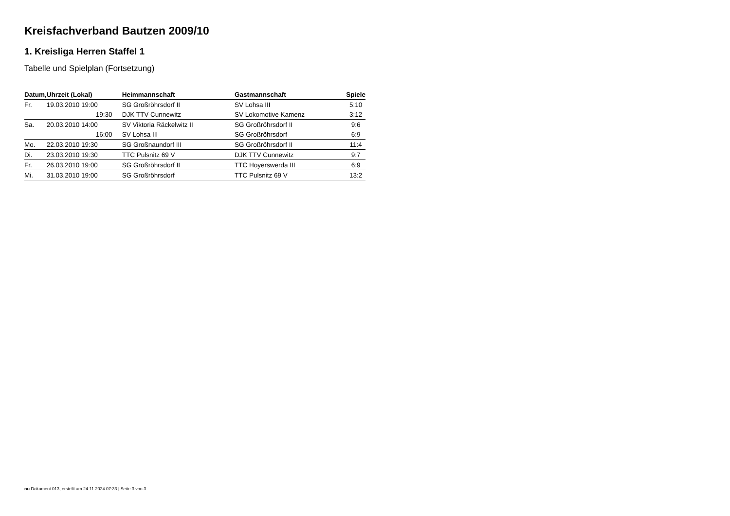Kreisfachverband Bautzen 2009/10
1. Kreisliga Herren Staffel 1
Tabelle und Spielplan (Fortsetzung)
| Datum, | Uhrzeit (Lokal) | Heimmannschaft | Gastmannschaft | Spiele |
| --- | --- | --- | --- | --- |
| Fr. | 19.03.2010 19:00 | SG Großröhrsdorf II | SV Lohsa III | 5:10 |
| | 19:30 | DJK TTV Cunnewitz | SV Lokomotive Kamenz | 3:12 |
| Sa. | 20.03.2010 14:00 | SV Viktoria Räckelwitz II | SG Großröhrsdorf II | 9:6 |
| | 16:00 | SV Lohsa III | SG Großröhrsdorf | 6:9 |
| Mo. | 22.03.2010 19:30 | SG Großnaundorf III | SG Großröhrsdorf II | 11:4 |
| Di. | 23.03.2010 19:30 | TTC Pulsnitz 69 V | DJK TTV Cunnewitz | 9:7 |
| Fr. | 26.03.2010 19:00 | SG Großröhrsdorf II | TTC Hoyerswerda III | 6:9 |
| Mi. | 31.03.2010 19:00 | SG Großröhrsdorf | TTC Pulsnitz 69 V | 13:2 |
nu.Dokument 013, erstellt am 24.11.2024 07:33 | Seite 3 von 3